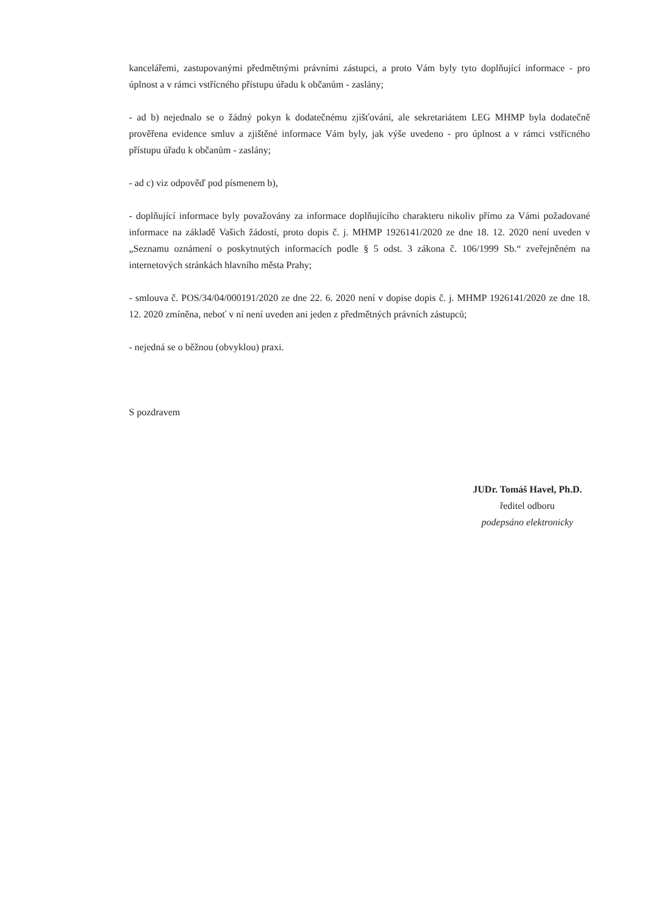kancelářemi, zastupovanými předmětnými právními zástupci, a proto Vám byly tyto doplňující informace - pro úplnost a v rámci vstřícného přístupu úřadu k občanům - zaslány;
- ad b) nejednalo se o žádný pokyn k dodatečnému zjišťování, ale sekretariátem LEG MHMP byla dodatečně prověřena evidence smluv a zjištěné informace Vám byly, jak výše uvedeno - pro úplnost a v rámci vstřícného přístupu úřadu k občanům - zaslány;
- ad c) viz odpověď pod písmenem b),
- doplňující informace byly považovány za informace doplňujícího charakteru nikoliv přímo za Vámi požadované informace na základě Vašich žádostí, proto dopis č. j. MHMP 1926141/2020 ze dne 18. 12. 2020 není uveden v „Seznamu oznámení o poskytnutých informacích podle § 5 odst. 3 zákona č. 106/1999 Sb.“ zveřejněném na internetových stránkách hlavního města Prahy;
- smlouva č. POS/34/04/000191/2020 ze dne 22. 6. 2020 není v dopise dopis č. j. MHMP 1926141/2020 ze dne 18. 12. 2020 zmíněna, neboť v ní není uveden ani jeden z předmětných právních zástupců;
- nejedná se o běžnou (obvyklou) praxi.
S pozdravem
JUDr. Tomáš Havel, Ph.D.
ředitel odboru
podepsáno elektronicky